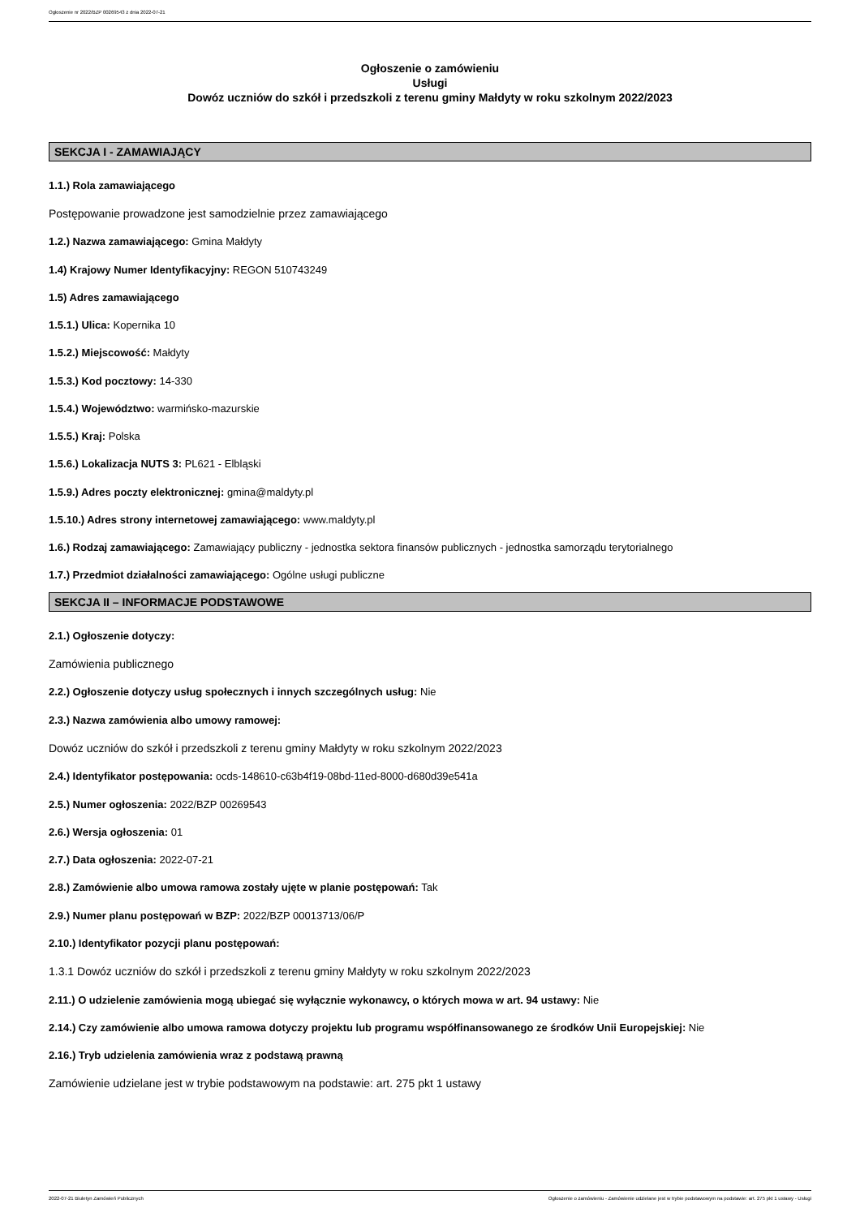Ogłoszenie nr 2022/BZP 00269543 z dnia 2022-07-21
Ogłoszenie o zamówieniu
Usługi
Dowóz uczniów do szkół i przedszkoli z terenu gminy Małdyty w roku szkolnym 2022/2023
SEKCJA I - ZAMAWIAJĄCY
1.1.) Rola zamawiającego
Postępowanie prowadzone jest samodzielnie przez zamawiającego
1.2.) Nazwa zamawiającego: Gmina Małdyty
1.4) Krajowy Numer Identyfikacyjny: REGON 510743249
1.5) Adres zamawiającego
1.5.1.) Ulica: Kopernika 10
1.5.2.) Miejscowość: Małdyty
1.5.3.) Kod pocztowy: 14-330
1.5.4.) Województwo: warmińsko-mazurskie
1.5.5.) Kraj: Polska
1.5.6.) Lokalizacja NUTS 3: PL621 - Elbląski
1.5.9.) Adres poczty elektronicznej: gmina@maldyty.pl
1.5.10.) Adres strony internetowej zamawiającego: www.maldyty.pl
1.6.) Rodzaj zamawiającego: Zamawiający publiczny - jednostka sektora finansów publicznych - jednostka samorządu terytorialnego
1.7.) Przedmiot działalności zamawiającego: Ogólne usługi publiczne
SEKCJA II – INFORMACJE PODSTAWOWE
2.1.) Ogłoszenie dotyczy:
Zamówienia publicznego
2.2.) Ogłoszenie dotyczy usług społecznych i innych szczególnych usług: Nie
2.3.) Nazwa zamówienia albo umowy ramowej:
Dowóz uczniów do szkół i przedszkoli z terenu gminy Małdyty w roku szkolnym 2022/2023
2.4.) Identyfikator postępowania: ocds-148610-c63b4f19-08bd-11ed-8000-d680d39e541a
2.5.) Numer ogłoszenia: 2022/BZP 00269543
2.6.) Wersja ogłoszenia: 01
2.7.) Data ogłoszenia: 2022-07-21
2.8.) Zamówienie albo umowa ramowa zostały ujęte w planie postępowań: Tak
2.9.) Numer planu postępowań w BZP: 2022/BZP 00013713/06/P
2.10.) Identyfikator pozycji planu postępowań:
1.3.1 Dowóz uczniów do szkół i przedszkoli z terenu gminy Małdyty w roku szkolnym 2022/2023
2.11.) O udzielenie zamówienia mogą ubiegać się wyłącznie wykonawcy, o których mowa w art. 94 ustawy: Nie
2.14.) Czy zamówienie albo umowa ramowa dotyczy projektu lub programu współfinansowanego ze środków Unii Europejskiej: Nie
2.16.) Tryb udzielenia zamówienia wraz z podstawą prawną
Zamówienie udzielane jest w trybie podstawowym na podstawie: art. 275 pkt 1 ustawy
2022-07-21 Biuletyn Zamówień Publicznych Ogłoszenie o zamówieniu - Zamówienie udzielane jest w trybie podstawowym na podstawie: art. 275 pkt 1 ustawy - Usługi